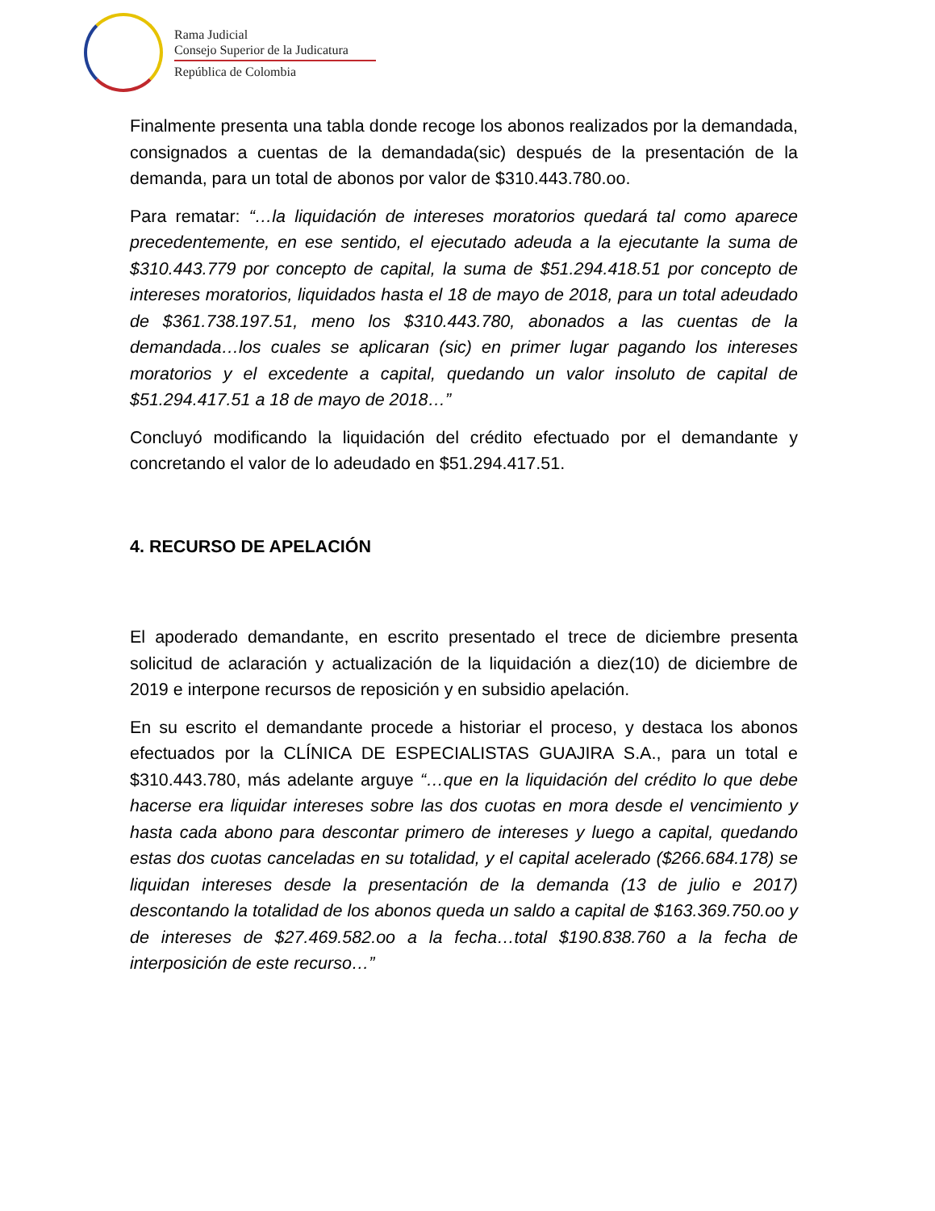Rama Judicial
Consejo Superior de la Judicatura
República de Colombia
Finalmente presenta una tabla donde recoge los abonos realizados por la demandada, consignados a cuentas de la demandada(sic) después de la presentación de la demanda, para un total de abonos por valor de $310.443.780.oo.
Para rematar: “…la liquidación de intereses moratorios quedará tal como aparece precedentemente, en ese sentido, el ejecutado adeuda a la ejecutante la suma de $310.443.779 por concepto de capital, la suma de $51.294.418.51 por concepto de intereses moratorios, liquidados hasta el 18 de mayo de 2018, para un total adeudado de $361.738.197.51, meno los $310.443.780, abonados a las cuentas de la demandada…los cuales se aplicaran (sic) en primer lugar pagando los intereses moratorios y el excedente a capital, quedando un valor insoluto de capital de $51.294.417.51 a 18 de mayo de 2018…”
Concluyó modificando la liquidación del crédito efectuado por el demandante y concretando el valor de lo adeudado en $51.294.417.51.
4. RECURSO DE APELACIÓN
El apoderado demandante, en escrito presentado el trece de diciembre presenta solicitud de aclaración y actualización de la liquidación a diez(10) de diciembre de 2019 e interpone recursos de reposición y en subsidio apelación.
En su escrito el demandante procede a historiar el proceso, y destaca los abonos efectuados por la CLÍNICA DE ESPECIALISTAS GUAJIRA S.A., para un total e $310.443.780, más adelante arguye “…que en la liquidación del crédito lo que debe hacerse era liquidar intereses sobre las dos cuotas en mora desde el vencimiento y hasta cada abono para descontar primero de intereses y luego a capital, quedando estas dos cuotas canceladas en su totalidad, y el capital acelerado ($266.684.178) se liquidan intereses desde la presentación de la demanda (13 de julio e 2017) descontando la totalidad de los abonos queda un saldo a capital de $163.369.750.oo y de intereses de $27.469.582.oo a la fecha…total $190.838.760 a la fecha de interposición de este recurso…”